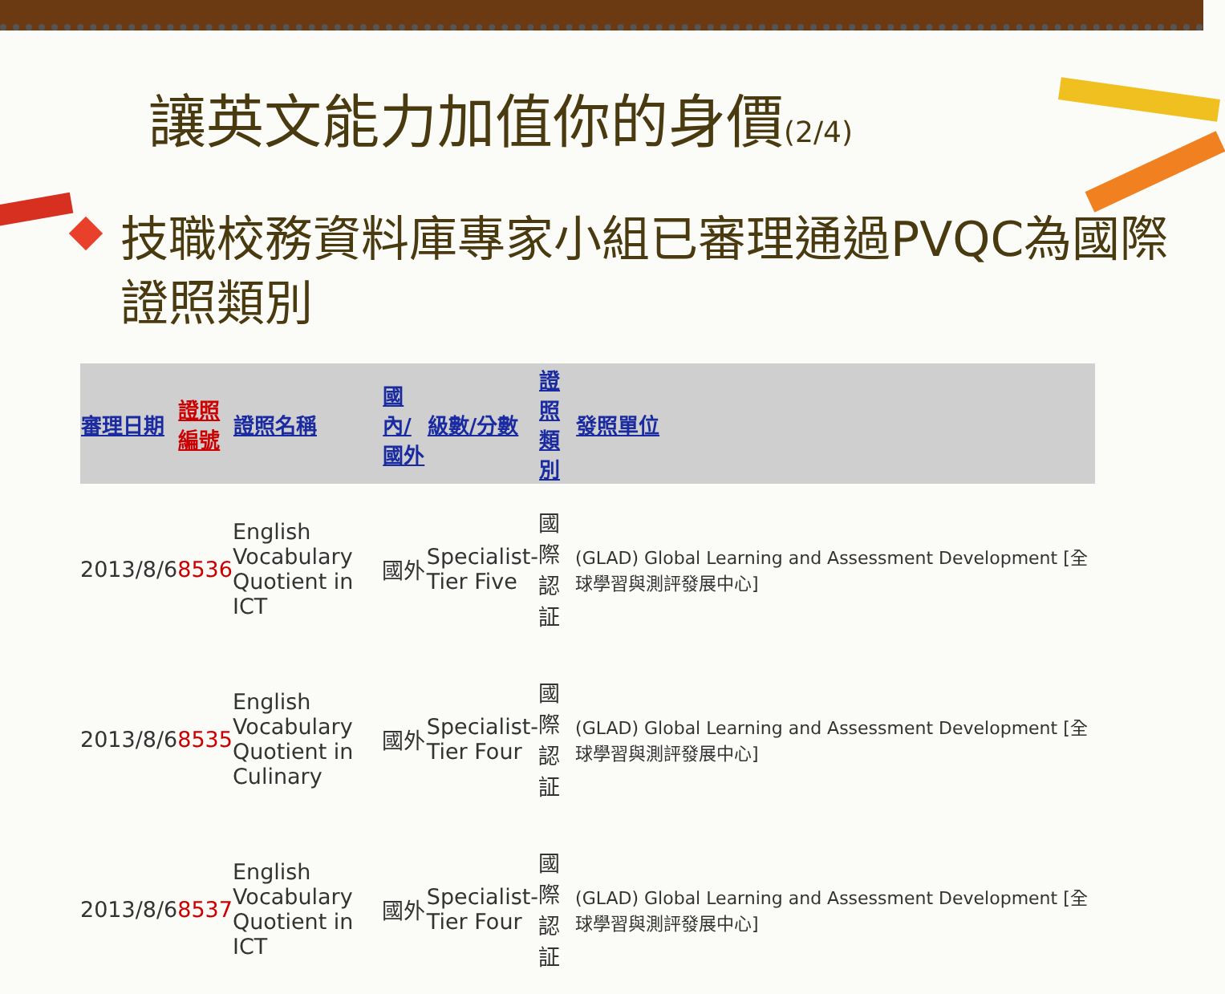讓英文能力加值你的身價(2/4)
技職校務資料庫專家小組已審理通過PVQC為國際證照類別
| 審理日期 | 證照 編號 | 證照名稱 | 國內/ 國外 | 級數/分數 | 證照 類別 | 發照單位 |
| --- | --- | --- | --- | --- | --- | --- |
| 2013/8/6 | 8536 | English Vocabulary Quotient in ICT | 國外 | Specialist- Tier Five | 國際 認証 | (GLAD) Global Learning and Assessment Development [全球學習與測評發展中心] |
| 2013/8/6 | 8535 | English Vocabulary Quotient in Culinary | 國外 | Specialist- Tier Four | 國際 認証 | (GLAD) Global Learning and Assessment Development [全球學習與測評發展中心] |
| 2013/8/6 | 8537 | English Vocabulary Quotient in ICT | 國外 | Specialist- Tier Four | 國際 認証 | (GLAD) Global Learning and Assessment Development [全球學習與測評發展中心] |